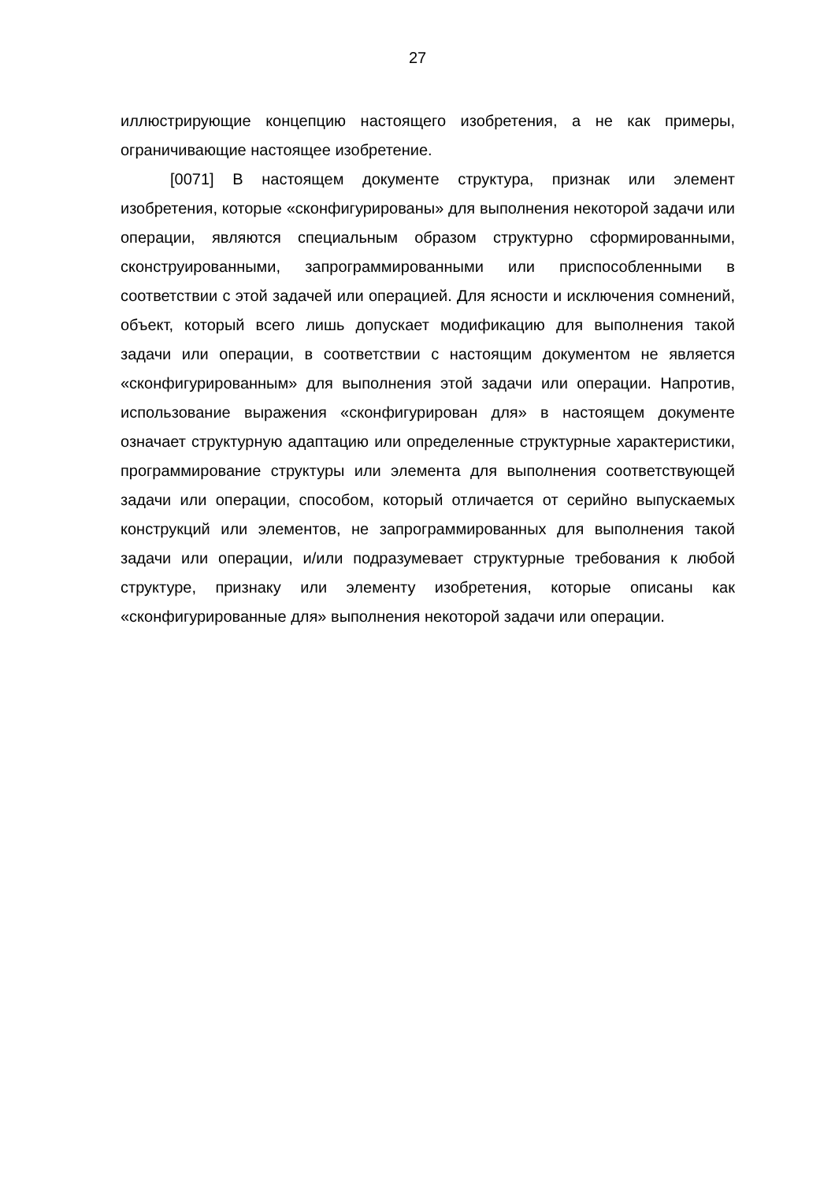27
иллюстрирующие концепцию настоящего изобретения, а не как примеры, ограничивающие настоящее изобретение.
[0071] В настоящем документе структура, признак или элемент изобретения, которые «сконфигурированы» для выполнения некоторой задачи или операции, являются специальным образом структурно сформированными, сконструированными, запрограммированными или приспособленными в соответствии с этой задачей или операцией. Для ясности и исключения сомнений, объект, который всего лишь допускает модификацию для выполнения такой задачи или операции, в соответствии с настоящим документом не является «сконфигурированным» для выполнения этой задачи или операции. Напротив, использование выражения «сконфигурирован для» в настоящем документе означает структурную адаптацию или определенные структурные характеристики, программирование структуры или элемента для выполнения соответствующей задачи или операции, способом, который отличается от серийно выпускаемых конструкций или элементов, не запрограммированных для выполнения такой задачи или операции, и/или подразумевает структурные требования к любой структуре, признаку или элементу изобретения, которые описаны как «сконфигурированные для» выполнения некоторой задачи или операции.